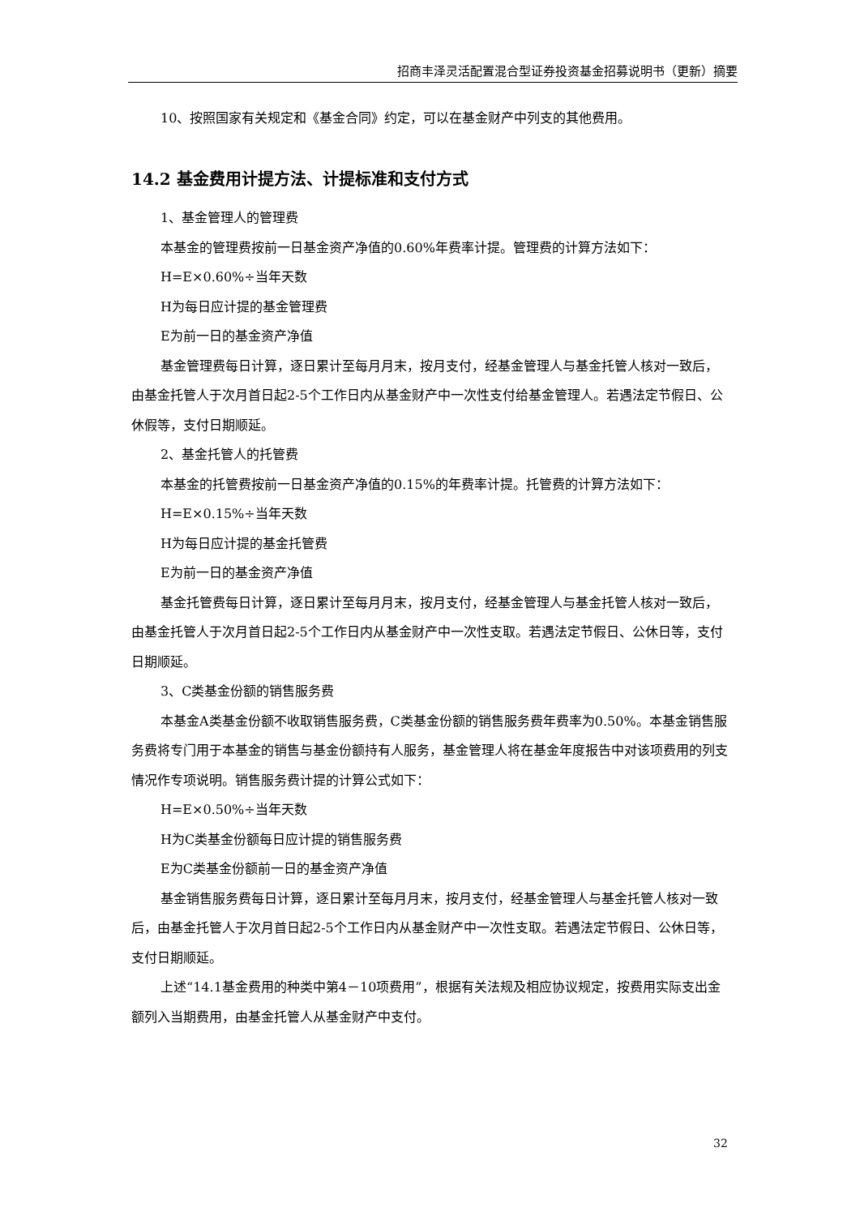招商丰泽灵活配置混合型证券投资基金招募说明书（更新）摘要
10、按照国家有关规定和《基金合同》约定，可以在基金财产中列支的其他费用。
14.2 基金费用计提方法、计提标准和支付方式
1、基金管理人的管理费
本基金的管理费按前一日基金资产净值的0.60%年费率计提。管理费的计算方法如下：
H=E×0.60%÷当年天数
H为每日应计提的基金管理费
E为前一日的基金资产净值
基金管理费每日计算，逐日累计至每月月末，按月支付，经基金管理人与基金托管人核对一致后，由基金托管人于次月首日起2-5个工作日内从基金财产中一次性支付给基金管理人。若遇法定节假日、公休假等，支付日期顺延。
2、基金托管人的托管费
本基金的托管费按前一日基金资产净值的0.15%的年费率计提。托管费的计算方法如下：
H=E×0.15%÷当年天数
H为每日应计提的基金托管费
E为前一日的基金资产净值
基金托管费每日计算，逐日累计至每月月末，按月支付，经基金管理人与基金托管人核对一致后，由基金托管人于次月首日起2-5个工作日内从基金财产中一次性支取。若遇法定节假日、公休日等，支付日期顺延。
3、C类基金份额的销售服务费
本基金A类基金份额不收取销售服务费，C类基金份额的销售服务费年费率为0.50%。本基金销售服务费将专门用于本基金的销售与基金份额持有人服务，基金管理人将在基金年度报告中对该项费用的列支情况作专项说明。销售服务费计提的计算公式如下：
H=E×0.50%÷当年天数
H为C类基金份额每日应计提的销售服务费
E为C类基金份额前一日的基金资产净值
基金销售服务费每日计算，逐日累计至每月月末，按月支付，经基金管理人与基金托管人核对一致后，由基金托管人于次月首日起2-5个工作日内从基金财产中一次性支取。若遇法定节假日、公休日等，支付日期顺延。
上述“14.1基金费用的种类中第4－10项费用”，根据有关法规及相应协议规定，按费用实际支出金额列入当期费用，由基金托管人从基金财产中支付。
32